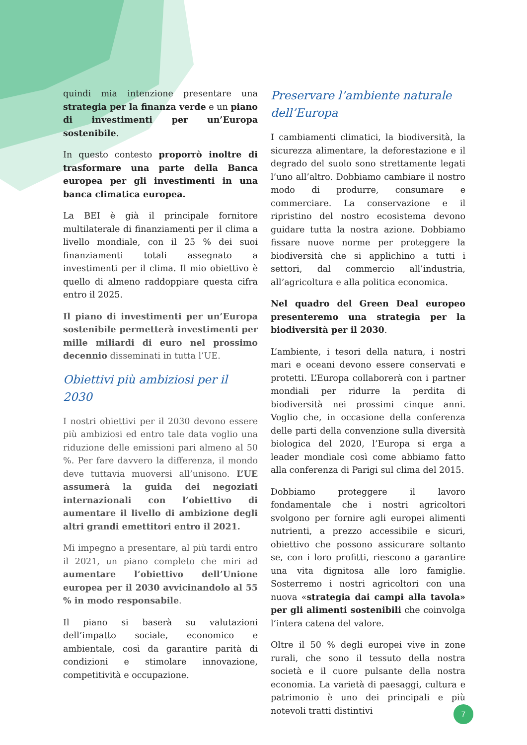quindi mia intenzione presentare una strategia per la finanza verde e un piano di investimenti per un’Europa sostenibile.
In questo contesto proporrò inoltre di trasformare una parte della Banca europea per gli investimenti in una banca climatica europea.
La BEI è già il principale fornitore multilaterale di finanziamenti per il clima a livello mondiale, con il 25 % dei suoi finanziamenti totali assegnato a investimenti per il clima. Il mio obiettivo è quello di almeno raddoppiare questa cifra entro il 2025.
Il piano di investimenti per un’Europa sostenibile permetterà investimenti per mille miliardi di euro nel prossimo decennio disseminati in tutta l’UE.
Obiettivi più ambiziosi per il 2030
I nostri obiettivi per il 2030 devono essere più ambiziosi ed entro tale data voglio una riduzione delle emissioni pari almeno al 50 %. Per fare davvero la differenza, il mondo deve tuttavia muoversi all’unisono. L’UE assumerà la guida dei negoziati internazionali con l’obiettivo di aumentare il livello di ambizione degli altri grandi emettitori entro il 2021.
Mi impegno a presentare, al più tardi entro il 2021, un piano completo che miri ad aumentare l’obiettivo dell’Unione europea per il 2030 avvicinandolo al 55 % in modo responsabile.
Il piano si baserà su valutazioni dell’impatto sociale, economico e ambientale, così da garantire parità di condizioni e stimolare innovazione, competitività e occupazione.
Preservare l’ambiente naturale dell’Europa
I cambiamenti climatici, la biodiversità, la sicurezza alimentare, la deforestazione e il degrado del suolo sono strettamente legati l’uno all’altro. Dobbiamo cambiare il nostro modo di produrre, consumare e commerciare. La conservazione e il ripristino del nostro ecosistema devono guidare tutta la nostra azione. Dobbiamo fissare nuove norme per proteggere la biodiversità che si applichino a tutti i settori, dal commercio all’industria, all’agricoltura e alla politica economica.
Nel quadro del Green Deal europeo presenteremo una strategia per la biodiversità per il 2030.
L’ambiente, i tesori della natura, i nostri mari e oceani devono essere conservati e protetti. L’Europa collaborerà con i partner mondiali per ridurre la perdita di biodiversità nei prossimi cinque anni. Voglio che, in occasione della conferenza delle parti della convenzione sulla diversità biologica del 2020, l’Europa si erga a leader mondiale così come abbiamo fatto alla conferenza di Parigi sul clima del 2015.
Dobbiamo proteggere il lavoro fondamentale che i nostri agricoltori svolgono per fornire agli europei alimenti nutrienti, a prezzo accessibile e sicuri, obiettivo che possono assicurare soltanto se, con i loro profitti, riescono a garantire una vita dignitosa alle loro famiglie. Sosterremo i nostri agricoltori con una nuova «strategia dai campi alla tavola» per gli alimenti sostenibili che coinvolga l’intera catena del valore.
Oltre il 50 % degli europei vive in zone rurali, che sono il tessuto della nostra società e il cuore pulsante della nostra economia. La varietà di paesaggi, cultura e patrimonio è uno dei principali e più notevoli tratti distintivi
7